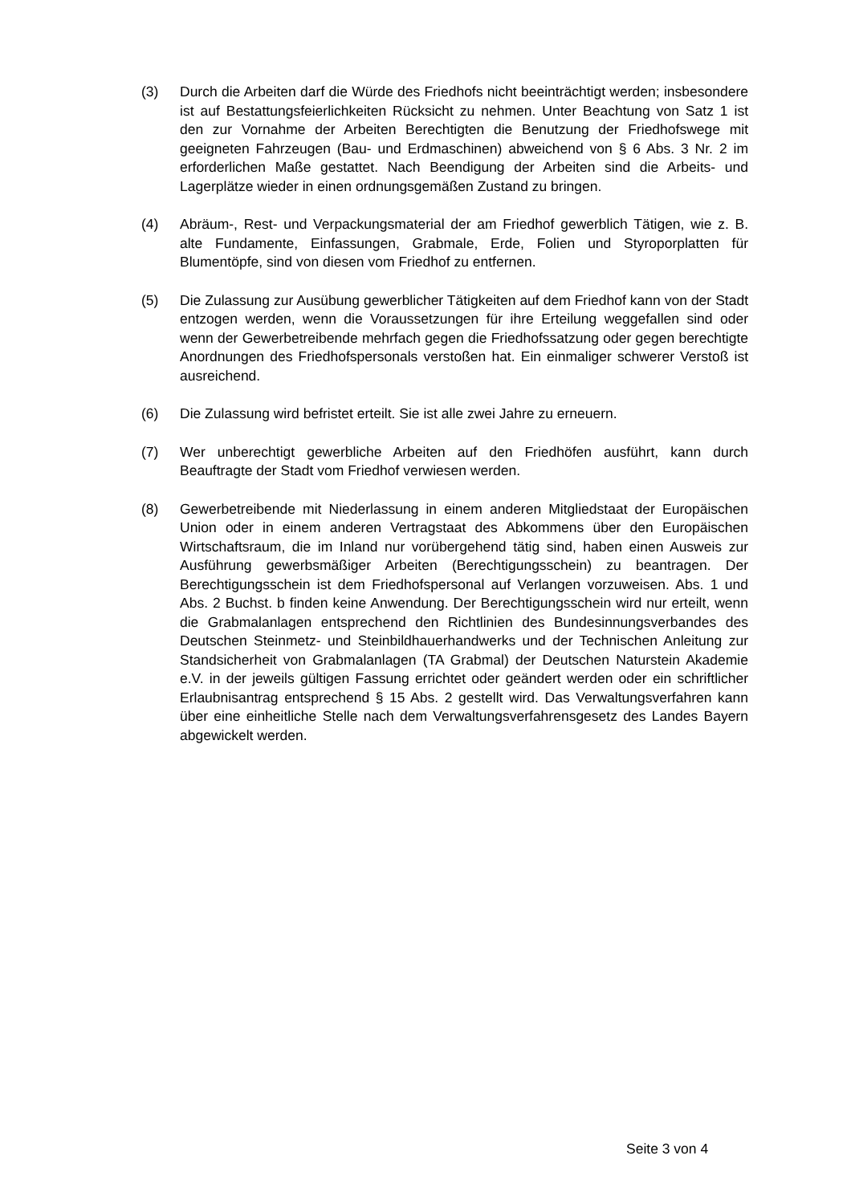(3) Durch die Arbeiten darf die Würde des Friedhofs nicht beeinträchtigt werden; insbesondere ist auf Bestattungsfeierlichkeiten Rücksicht zu nehmen. Unter Beachtung von Satz 1 ist den zur Vornahme der Arbeiten Berechtigten die Benutzung der Friedhofswege mit geeigneten Fahrzeugen (Bau- und Erdmaschinen) abweichend von § 6 Abs. 3 Nr. 2 im erforderlichen Maße gestattet. Nach Beendigung der Arbeiten sind die Arbeits- und Lagerplätze wieder in einen ordnungsgemäßen Zustand zu bringen.
(4) Abräum-, Rest- und Verpackungsmaterial der am Friedhof gewerblich Tätigen, wie z. B. alte Fundamente, Einfassungen, Grabmale, Erde, Folien und Styroporplatten für Blumentöpfe, sind von diesen vom Friedhof zu entfernen.
(5) Die Zulassung zur Ausübung gewerblicher Tätigkeiten auf dem Friedhof kann von der Stadt entzogen werden, wenn die Voraussetzungen für ihre Erteilung weggefallen sind oder wenn der Gewerbetreibende mehrfach gegen die Friedhofssatzung oder gegen berechtigte Anordnungen des Friedhofspersonals verstoßen hat. Ein einmaliger schwerer Verstoß ist ausreichend.
(6) Die Zulassung wird befristet erteilt. Sie ist alle zwei Jahre zu erneuern.
(7) Wer unberechtigt gewerbliche Arbeiten auf den Friedhöfen ausführt, kann durch Beauftragte der Stadt vom Friedhof verwiesen werden.
(8) Gewerbetreibende mit Niederlassung in einem anderen Mitgliedstaat der Europäischen Union oder in einem anderen Vertragstaat des Abkommens über den Europäischen Wirtschaftsraum, die im Inland nur vorübergehend tätig sind, haben einen Ausweis zur Ausführung gewerbsmäßiger Arbeiten (Berechtigungsschein) zu beantragen. Der Berechtigungsschein ist dem Friedhofspersonal auf Verlangen vorzuweisen. Abs. 1 und Abs. 2 Buchst. b finden keine Anwendung. Der Berechtigungsschein wird nur erteilt, wenn die Grabmalanlagen entsprechend den Richtlinien des Bundesinnungsverbandes des Deutschen Steinmetz- und Steinbildhauerhandwerks und der Technischen Anleitung zur Standsicherheit von Grabmalanlagen (TA Grabmal) der Deutschen Naturstein Akademie e.V. in der jeweils gültigen Fassung errichtet oder geändert werden oder ein schriftlicher Erlaubnisantrag entsprechend § 15 Abs. 2 gestellt wird. Das Verwaltungsverfahren kann über eine einheitliche Stelle nach dem Verwaltungsverfahrensgesetz des Landes Bayern abgewickelt werden.
Seite 3 von 4